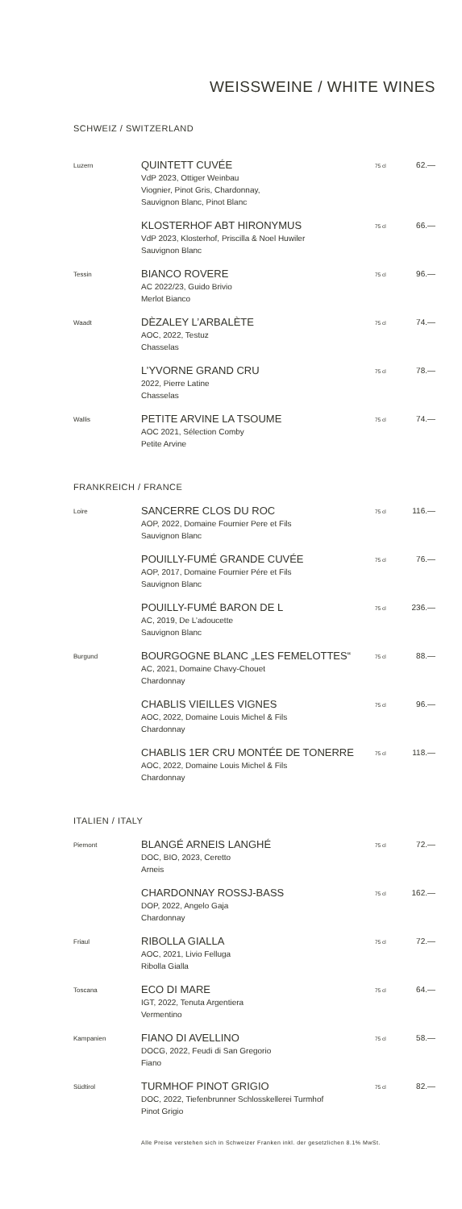WEISSWEINE / WHITE WINES
SCHWEIZ / SWITZERLAND
Luzern
QUINTETT CUVÉE
VdP 2023, Ottiger Weinbau
Viognier, Pinot Gris, Chardonnay,
Sauvignon Blanc, Pinot Blanc
75 cl
62.—
KLOSTERHOF ABT HIRONYMUS
VdP 2023, Klosterhof, Priscilla & Noel Huwiler
Sauvignon Blanc
75 cl
66.—
Tessin
BIANCO ROVERE
AC 2022/23, Guido Brivio
Merlot Bianco
75 cl
96.—
Waadt
DÈZALEY L’ARBALÈTE
AOC, 2022, Testuz
Chasselas
75 cl
74.—
L’YVORNE GRAND CRU
2022, Pierre Latine
Chasselas
75 cl
78.—
Wallis
PETITE ARVINE LA TSOUME
AOC 2021, Sélection Comby
Petite Arvine
75 cl
74.—
FRANKREICH / FRANCE
Loire
SANCERRE CLOS DU ROC
AOP, 2022, Domaine Fournier Pere et Fils
Sauvignon Blanc
75 cl
116.—
POUILLY-FUMÉ GRANDE CUVÉE
AOP, 2017, Domaine Fournier Pére et Fils
Sauvignon Blanc
75 cl
76.—
POUILLY-FUMÉ BARON DE L
AC, 2019, De L’adoucette
Sauvignon Blanc
75 cl
236.—
Burgund
BOURGOGNE BLANC „LES FEMELOTTES“
AC, 2021, Domaine Chavy-Chouet
Chardonnay
75 cl
88.—
CHABLIS VIEILLES VIGNES
AOC, 2022, Domaine Louis Michel & Fils
Chardonnay
75 cl
96.—
CHABLIS 1ER CRU MONTÉE DE TONERRE
AOC, 2022, Domaine Louis Michel & Fils
Chardonnay
75 cl
118.—
ITALIEN / ITALY
Piemont
BLANGÉ ARNEIS LANGHÉ
DOC, BIO, 2023, Ceretto
Arneis
75 cl
72.—
CHARDONNAY ROSSJ-BASS
DOP, 2022, Angelo Gaja
Chardonnay
75 cl
162.—
Friaul
RIBOLLA GIALLA
AOC, 2021, Livio Felluga
Ribolla Gialla
75 cl
72.—
Toscana
ECO DI MARE
IGT, 2022, Tenuta Argentiera
Vermentino
75 cl
64.—
Kampanien
FIANO DI AVELLINO
DOCG, 2022, Feudi di San Gregorio
Fiano
75 cl
58.—
Südtirol
TURMHOF PINOT GRIGIO
DOC, 2022, Tiefenbrunner Schlosskellerei Turmhof
Pinot Grigio
75 cl
82.—
Alle Preise verstehen sich in Schweizer Franken inkl. der gesetzlichen 8.1% MwSt.